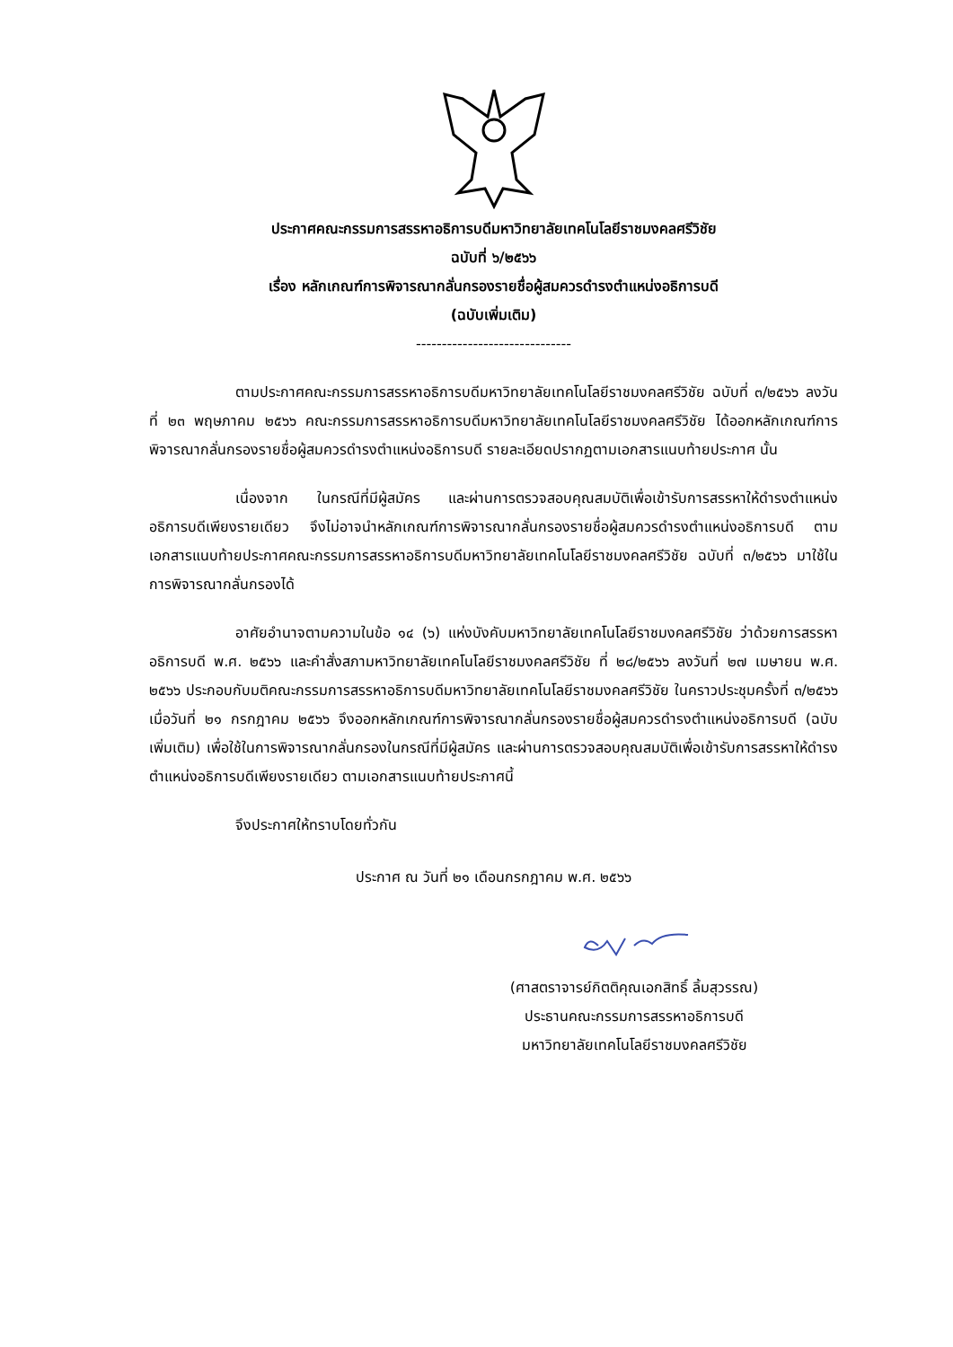ประกาศคณะกรรมการสรรหาอธิการบดีมหาวิทยาลัยเทคโนโลยีราชมงคลศรีวิชัย
ฉบับที่ ๖/๒๕๖๖
เรื่อง หลักเกณฑ์การพิจารณากลั่นกรองรายชื่อผู้สมควรดำรงตำแหน่งอธิการบดี
(ฉบับเพิ่มเติม)
------------------------------
ตามประกาศคณะกรรมการสรรหาอธิการบดีมหาวิทยาลัยเทคโนโลยีราชมงคลศรีวิชัย ฉบับที่ ๓/๒๕๖๖ ลงวันที่ ๒๓ พฤษภาคม ๒๕๖๖ คณะกรรมการสรรหาอธิการบดีมหาวิทยาลัยเทคโนโลยีราชมงคลศรีวิชัย ได้ออกหลักเกณฑ์การพิจารณากลั่นกรองรายชื่อผู้สมควรดำรงตำแหน่งอธิการบดี รายละเอียดปรากฏตามเอกสารแนบท้ายประกาศ นั้น
เนื่องจาก ในกรณีที่มีผู้สมัคร และผ่านการตรวจสอบคุณสมบัติเพื่อเข้ารับการสรรหาให้ดำรงตำแหน่งอธิการบดีเพียงรายเดียว จึงไม่อาจนำหลักเกณฑ์การพิจารณากลั่นกรองรายชื่อผู้สมควรดำรงตำแหน่งอธิการบดี ตามเอกสารแนบท้ายประกาศคณะกรรมการสรรหาอธิการบดีมหาวิทยาลัยเทคโนโลยีราชมงคลศรีวิชัย ฉบับที่ ๓/๒๕๖๖ มาใช้ในการพิจารณากลั่นกรองได้
อาศัยอำนาจตามความในข้อ ๑๔ (๖) แห่งบังคับมหาวิทยาลัยเทคโนโลยีราชมงคลศรีวิชัย ว่าด้วยการสรรหาอธิการบดี พ.ศ. ๒๕๖๖ และคำสั่งสภามหาวิทยาลัยเทคโนโลยีราชมงคลศรีวิชัย ที่ ๒๘/๒๕๖๖ ลงวันที่ ๒๗ เมษายน พ.ศ. ๒๕๖๖ ประกอบกับมติคณะกรรมการสรรหาอธิการบดีมหาวิทยาลัยเทคโนโลยีราชมงคลศรีวิชัย ในคราวประชุมครั้งที่ ๓/๒๕๖๖ เมื่อวันที่ ๒๑ กรกฎาคม ๒๕๖๖ จึงออกหลักเกณฑ์การพิจารณากลั่นกรองรายชื่อผู้สมควรดำรงตำแหน่งอธิการบดี (ฉบับเพิ่มเติม) เพื่อใช้ในการพิจารณากลั่นกรองในกรณีที่มีผู้สมัคร และผ่านการตรวจสอบคุณสมบัติเพื่อเข้ารับการสรรหาให้ดำรงตำแหน่งอธิการบดีเพียงรายเดียว ตามเอกสารแนบท้ายประกาศนี้
จึงประกาศให้ทราบโดยทั่วกัน
ประกาศ ณ วันที่ ๒๑ เดือนกรกฎาคม พ.ศ. ๒๕๖๖
(ศาสตราจารย์กิตติคุณเอกสิทธิ์ ลิ้มสุวรรณ)
ประธานคณะกรรมการสรรหาอธิการบดี
มหาวิทยาลัยเทคโนโลยีราชมงคลศรีวิชัย